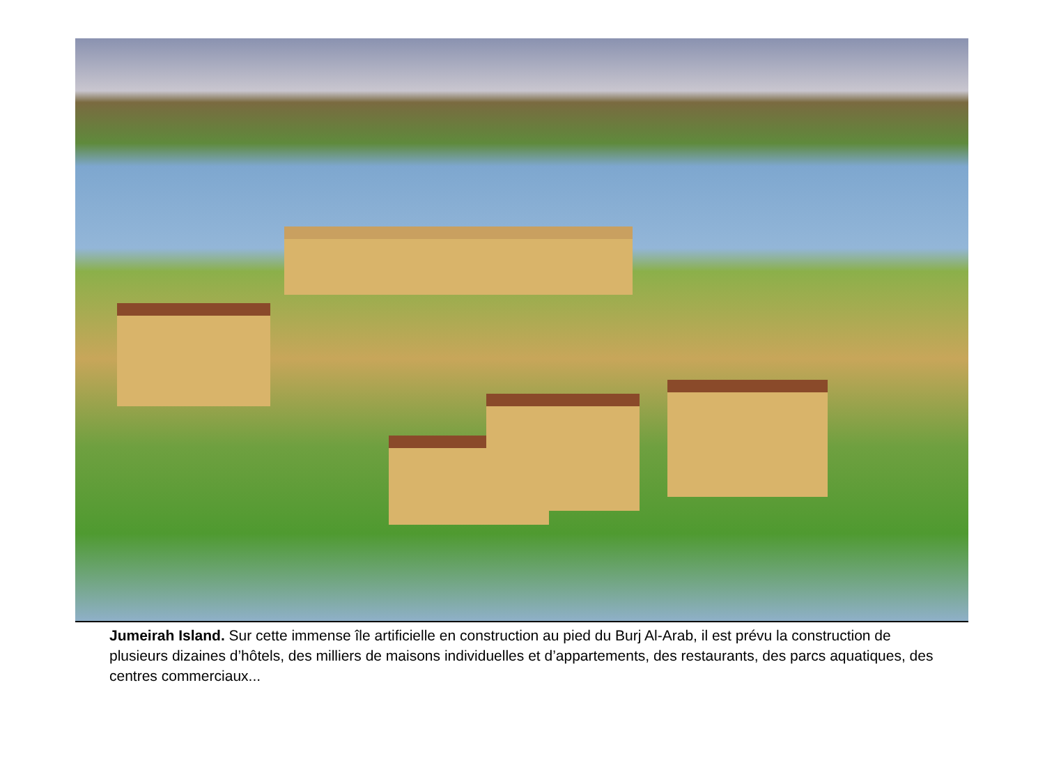Jumeirah Island. Sur cette immense île artificielle en construction au pied du Burj Al-Arab, il est prévu la construction de plusieurs dizaines d’hôtels, des milliers de maisons individuelles et d’appartements, des restaurants, des parcs aquatiques, des centres commerciaux...